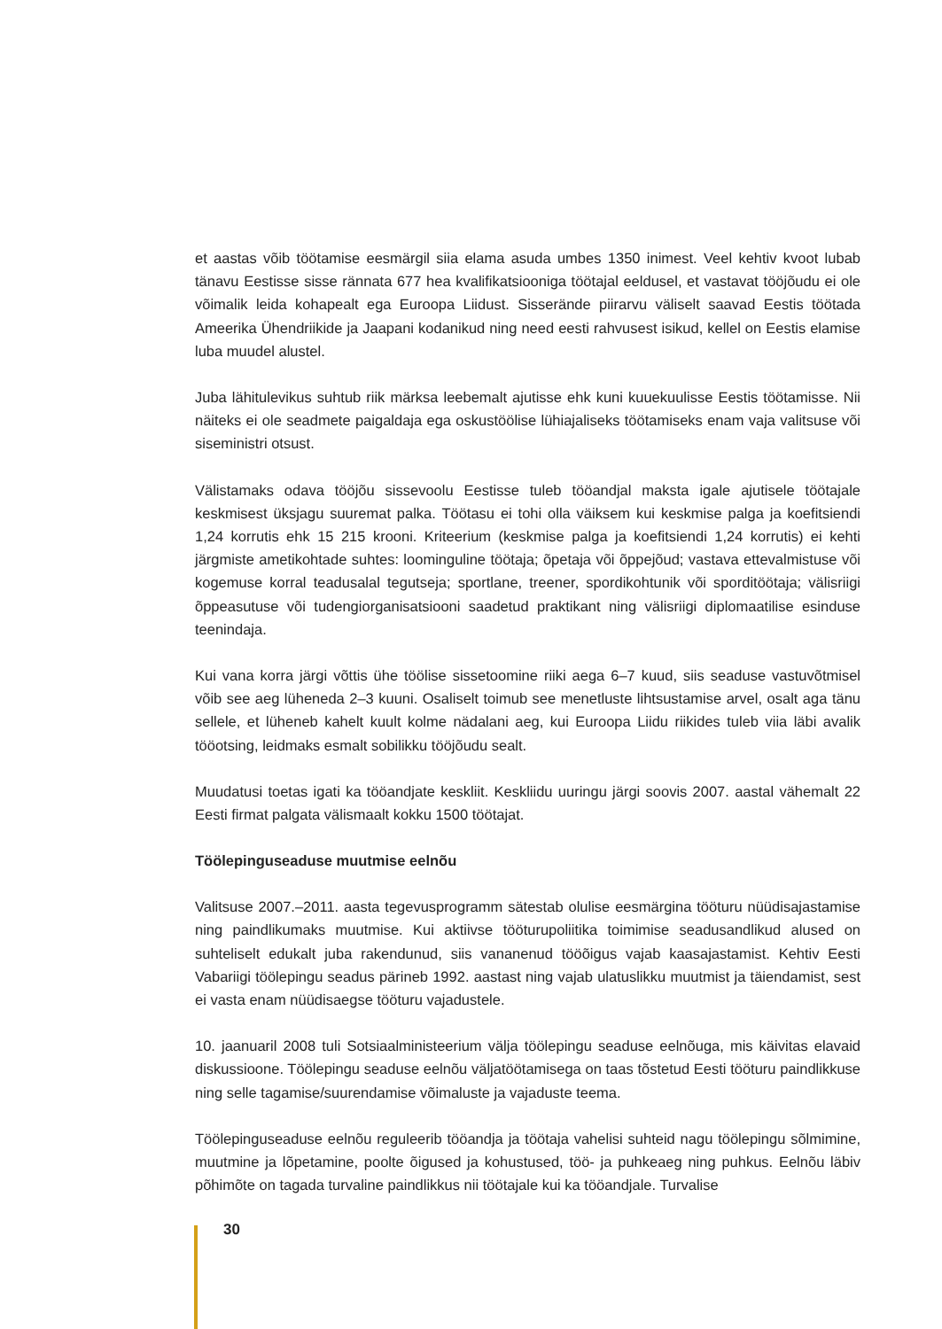et aastas võib töötamise eesmärgil siia elama asuda umbes 1350 inimest. Veel kehtiv kvoot lubab tänavu Eestisse sisse rännata 677 hea kvalifikatsiooniga töötajal eeldusel, et vastavat tööjõudu ei ole võimalik leida kohapealt ega Euroopa Liidust. Sisserände piirarvu väliselt saavad Eestis töötada Ameerika Ühendriikide ja Jaapani kodanikud ning need eesti rahvusest isikud, kellel on Eestis elamise luba muudel alustel.
Juba lähitulevikus suhtub riik märksa leebemalt ajutisse ehk kuni kuuekuulisse Eestis töötamisse. Nii näiteks ei ole seadmete paigaldaja ega oskustöölise lühiajaliseks töötamiseks enam vaja valitsuse või siseministri otsust.
Välistamaks odava tööjõu sissevoolu Eestisse tuleb tööandjal maksta igale ajutisele töötajale keskmisest üksjagu suuremat palka. Töötasu ei tohi olla väiksem kui keskmise palga ja koefitsiendi 1,24 korrutis ehk 15 215 krooni. Kriteerium (keskmise palga ja koefitsiendi 1,24 korrutis) ei kehti järgmiste ametikohtade suhtes: loominguline töötaja; õpetaja või õppejõud; vastava ettevalmistuse või kogemuse korral teadusalal tegutseja; sportlane, treener, spordikohtunik või sporditöötaja; välisriigi õppeasutuse või tudengiorganisatsiooni saadetud praktikant ning välisriigi diplomaatilise esinduse teenindaja.
Kui vana korra järgi võttis ühe töölise sissetoomine riiki aega 6–7 kuud, siis seaduse vastuvõtmisel võib see aeg lüheneda 2–3 kuuni. Osaliselt toimub see menetluste lihtsustamise arvel, osalt aga tänu sellele, et lüheneb kahelt kuult kolme nädalani aeg, kui Euroopa Liidu riikides tuleb viia läbi avalik tööotsing, leidmaks esmalt sobilikku tööjõudu sealt.
Muudatusi toetas igati ka tööandjate keskliit. Keskliidu uuringu järgi soovis 2007. aastal vähemalt 22 Eesti firmat palgata välismaalt kokku 1500 töötajat.
Töölepinguseaduse muutmise eelnõu
Valitsuse 2007.–2011. aasta tegevusprogramm sätestab olulise eesmärgina tööturu nüüdisajastamise ning paindlikumaks muutmise. Kui aktiivse tööturupoliitika toimimise seadusandlikud alused on suhteliselt edukalt juba rakendunud, siis vananenud tööõigus vajab kaasajastamist. Kehtiv Eesti Vabariigi töölepingu seadus pärineb 1992. aastast ning vajab ulatuslikku muutmist ja täiendamist, sest ei vasta enam nüüdisaegse tööturu vajadustele.
10. jaanuaril 2008 tuli Sotsiaalministeerium välja töölepingu seaduse eelnõuga, mis käivitas elavaid diskussioone. Töölepingu seaduse eelnõu väljatöötamisega on taas tõstetud Eesti tööturu paindlikkuse ning selle tagamise/suurendamise võimaluste ja vajaduste teema.
Töölepinguseaduse eelnõu reguleerib tööandja ja töötaja vahelisi suhteid nagu töölepingu sõlmimine, muutmine ja lõpetamine, poolte õigused ja kohustused, töö- ja puhkeaeg ning puhkus. Eelnõu läbiv põhimõte on tagada turvaline paindlikkus nii töötajale kui ka tööandjale. Turvalise
30